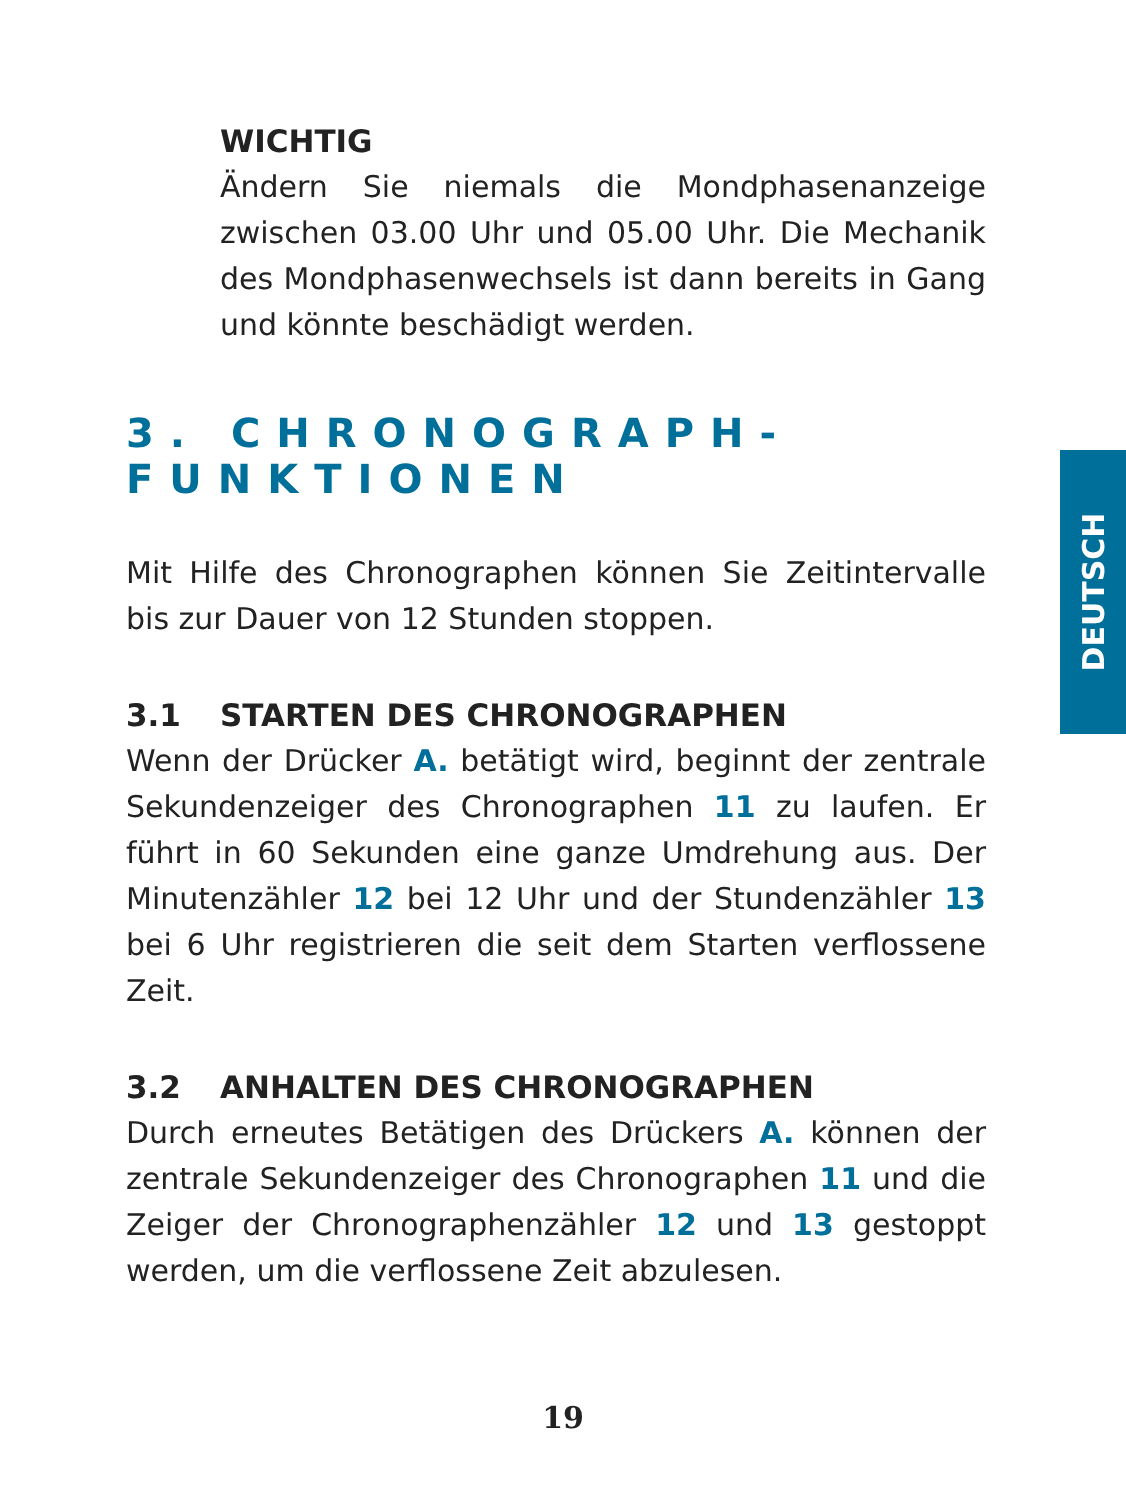WICHTIG
Ändern Sie niemals die Mondphasenanzeige zwischen 03.00 Uhr und 05.00 Uhr. Die Mechanik des Mondphasenwechsels ist dann bereits in Gang und könnte beschädigt werden.
3. CHRONOGRAPH-FUNKTIONEN
Mit Hilfe des Chronographen können Sie Zeitintervalle bis zur Dauer von 12 Stunden stoppen.
3.1 STARTEN DES CHRONOGRAPHEN
Wenn der Drücker A. betätigt wird, beginnt der zentrale Sekundenzeiger des Chronographen 11 zu laufen. Er führt in 60 Sekunden eine ganze Umdrehung aus. Der Minutenzähler 12 bei 12 Uhr und der Stundenzähler 13 bei 6 Uhr registrieren die seit dem Starten verflossene Zeit.
3.2 ANHALTEN DES CHRONOGRAPHEN
Durch erneutes Betätigen des Drückers A. können der zentrale Sekundenzeiger des Chronographen 11 und die Zeiger der Chronographenzähler 12 und 13 gestoppt werden, um die verflossene Zeit abzulesen.
DEUTSCH
19